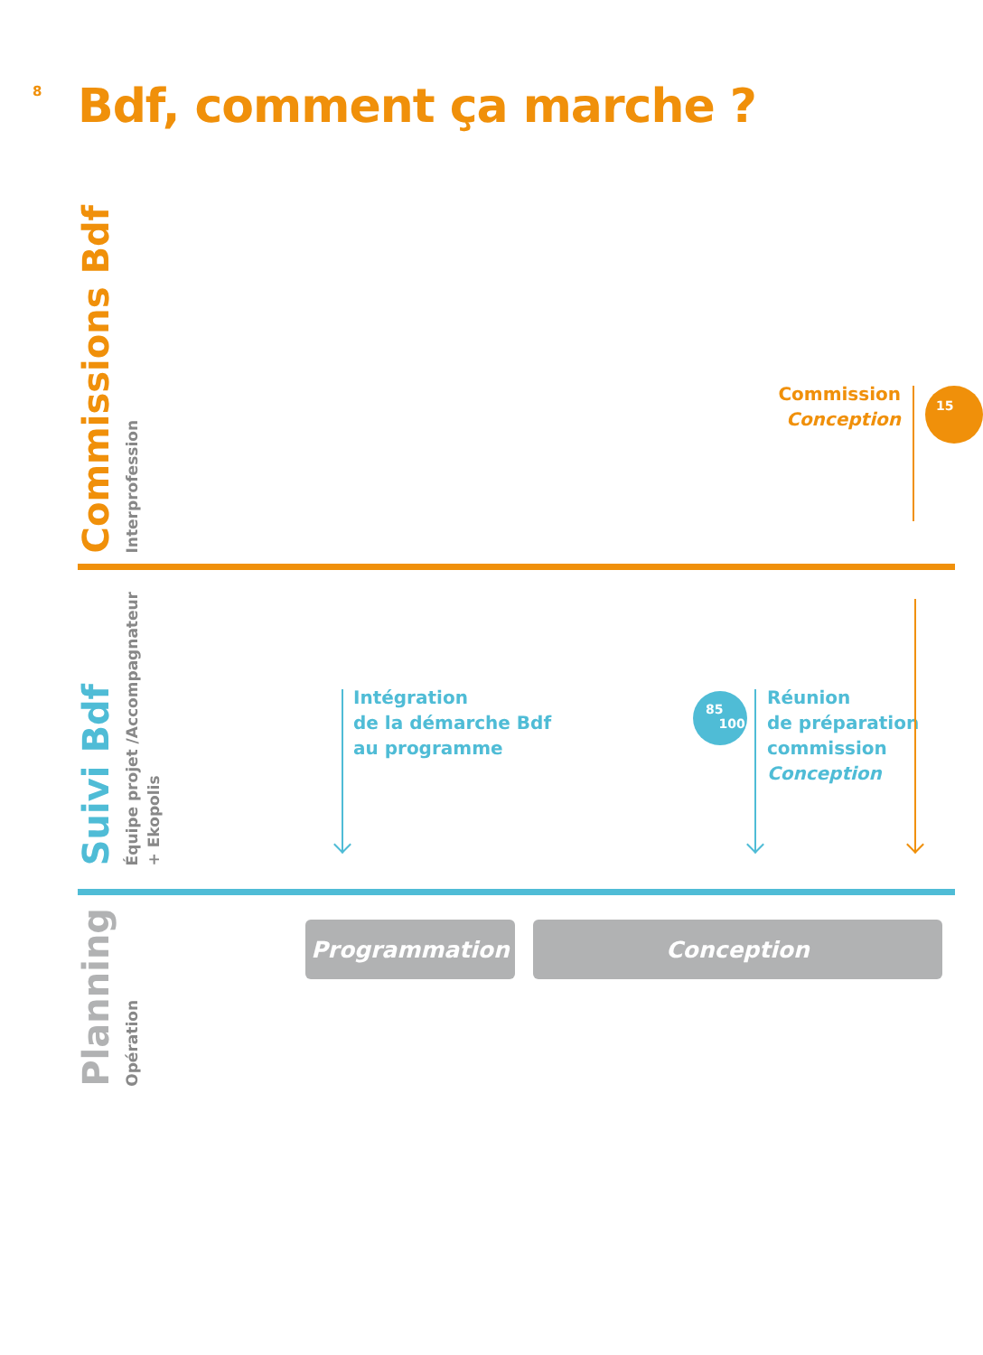8
Bdf, comment ça marche ?
Commissions Bdf
Interprofession
Commission
Conception
15
Suivi Bdf
Équipe projet /Accompagnateur
+ Ekopolis
Intégration
de la démarche Bdf
au programme
85
100
Réunion
de préparation
commission
Conception
Planning
Opération
Programmation Conception